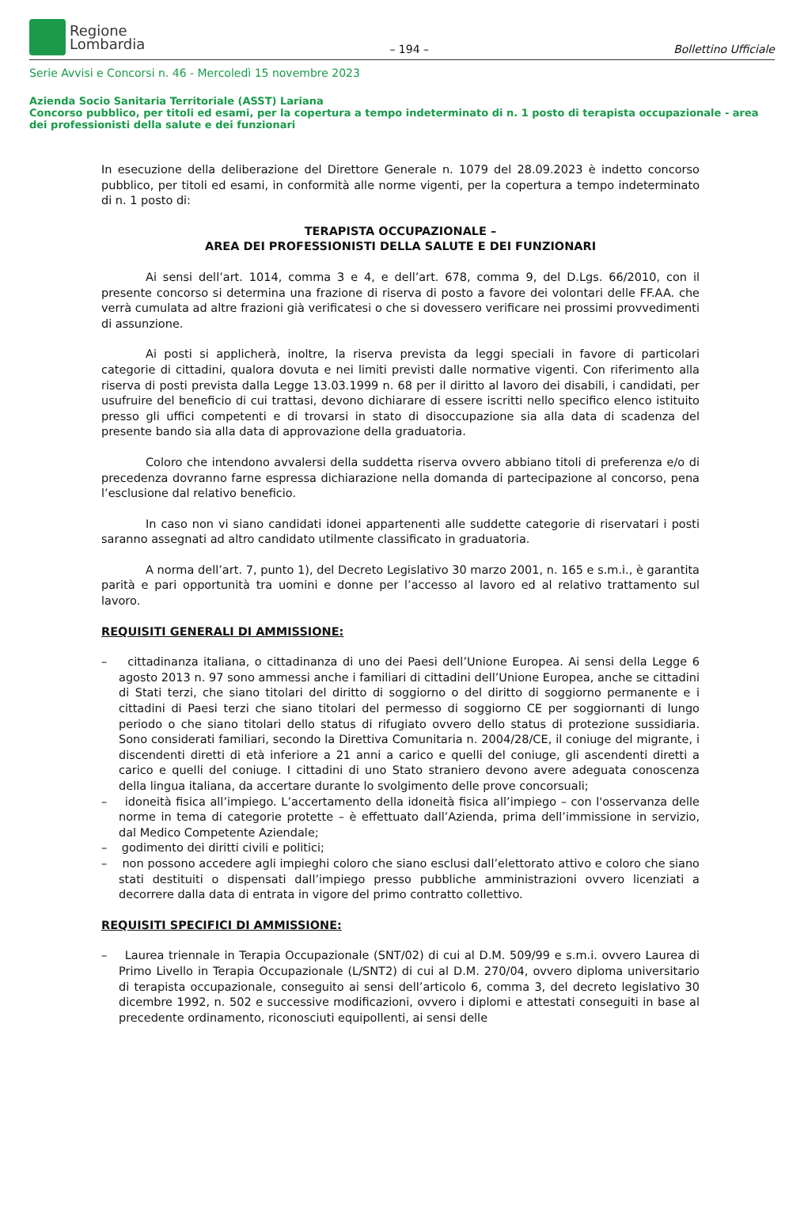Regione
Lombardia
– 194 –
Bollettino Ufficiale
Serie Avvisi e Concorsi n. 46 - Mercoledì 15 novembre 2023
Azienda Socio Sanitaria Territoriale (ASST) Lariana
Concorso pubblico, per titoli ed esami, per la copertura a tempo indeterminato di n. 1 posto di terapista occupazionale - area dei professionisti della salute e dei funzionari
In esecuzione della deliberazione del Direttore Generale n. 1079 del 28.09.2023 è indetto concorso pubblico, per titoli ed esami, in conformità alle norme vigenti, per la copertura a tempo indeterminato di n. 1 posto di:
TERAPISTA OCCUPAZIONALE –
AREA DEI PROFESSIONISTI DELLA SALUTE E DEI FUNZIONARI
Ai sensi dell’art. 1014, comma 3 e 4, e dell’art. 678, comma 9, del D.Lgs. 66/2010, con il presente concorso si determina una frazione di riserva di posto a favore dei volontari delle FF.AA. che verrà cumulata ad altre frazioni già verificatesi o che si dovessero verificare nei prossimi provvedimenti di assunzione.
Ai posti si applicherà, inoltre, la riserva prevista da leggi speciali in favore di particolari categorie di cittadini, qualora dovuta e nei limiti previsti dalle normative vigenti. Con riferimento alla riserva di posti prevista dalla Legge 13.03.1999 n. 68 per il diritto al lavoro dei disabili, i candidati, per usufruire del beneficio di cui trattasi, devono dichiarare di essere iscritti nello specifico elenco istituito presso gli uffici competenti e di trovarsi in stato di disoccupazione sia alla data di scadenza del presente bando sia alla data di approvazione della graduatoria.
Coloro che intendono avvalersi della suddetta riserva ovvero abbiano titoli di preferenza e/o di precedenza dovranno farne espressa dichiarazione nella domanda di partecipazione al concorso, pena l’esclusione dal relativo beneficio.
In caso non vi siano candidati idonei appartenenti alle suddette categorie di riservatari i posti saranno assegnati ad altro candidato utilmente classificato in graduatoria.
A norma dell’art. 7, punto 1), del Decreto Legislativo 30 marzo 2001, n. 165 e s.m.i., è garantita parità e pari opportunità tra uomini e donne per l’accesso al lavoro ed al relativo trattamento sul lavoro.
REQUISITI GENERALI DI AMMISSIONE:
– cittadinanza italiana, o cittadinanza di uno dei Paesi dell’Unione Europea. Ai sensi della Legge 6 agosto 2013 n. 97 sono ammessi anche i familiari di cittadini dell’Unione Europea, anche se cittadini di Stati terzi, che siano titolari del diritto di soggiorno o del diritto di soggiorno permanente e i cittadini di Paesi terzi che siano titolari del permesso di soggiorno CE per soggiornanti di lungo periodo o che siano titolari dello status di rifugiato ovvero dello status di protezione sussidiaria. Sono considerati familiari, secondo la Direttiva Comunitaria n. 2004/28/CE, il coniuge del migrante, i discendenti diretti di età inferiore a 21 anni a carico e quelli del coniuge, gli ascendenti diretti a carico e quelli del coniuge. I cittadini di uno Stato straniero devono avere adeguata conoscenza della lingua italiana, da accertare durante lo svolgimento delle prove concorsuali;
– idoneità fisica all’impiego. L’accertamento della idoneità fisica all’impiego – con l'osservanza delle norme in tema di categorie protette – è effettuato dall’Azienda, prima dell’immissione in servizio, dal Medico Competente Aziendale;
– godimento dei diritti civili e politici;
– non possono accedere agli impieghi coloro che siano esclusi dall’elettorato attivo e coloro che siano stati destituiti o dispensati dall’impiego presso pubbliche amministrazioni ovvero licenziati a decorrere dalla data di entrata in vigore del primo contratto collettivo.
REQUISITI SPECIFICI DI AMMISSIONE:
– Laurea triennale in Terapia Occupazionale (SNT/02) di cui al D.M. 509/99 e s.m.i. ovvero Laurea di Primo Livello in Terapia Occupazionale (L/SNT2) di cui al D.M. 270/04, ovvero diploma universitario di terapista occupazionale, conseguito ai sensi dell’articolo 6, comma 3, del decreto legislativo 30 dicembre 1992, n. 502 e successive modificazioni, ovvero i diplomi e attestati conseguiti in base al precedente ordinamento, riconosciuti equipollenti, ai sensi delle